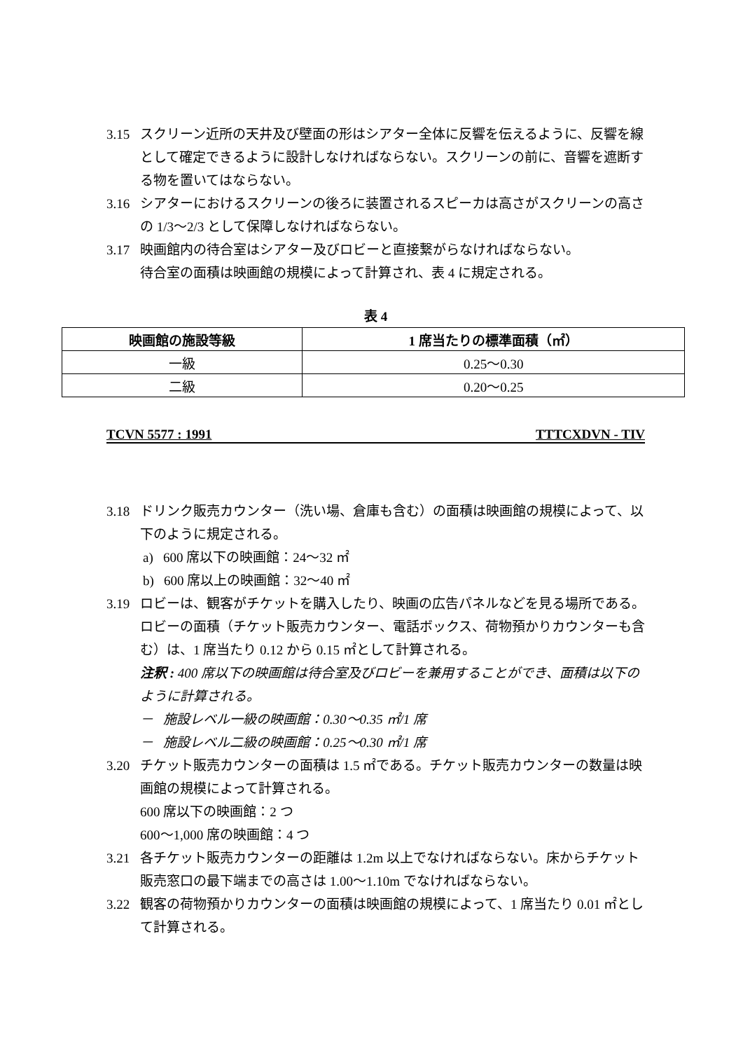3.15 スクリーン近所の天井及び壁面の形はシアター全体に反響を伝えるように、反響を線として確定できるように設計しなければならない。スクリーンの前に、音響を遮断する物を置いてはならない。
3.16 シアターにおけるスクリーンの後ろに装置されるスピーカは高さがスクリーンの高さの 1/3〜2/3 として保障しなければならない。
3.17 映画館内の待合室はシアター及びロビーと直接繋がらなければならない。
待合室の面積は映画館の規模によって計算され、表 4 に規定される。
表 4
| 映画館の施設等級 | 1 席当たりの標準面積（㎡） |
| --- | --- |
| 一級 | 0.25〜0.30 |
| 二級 | 0.20〜0.25 |
TCVN 5577 : 1991 TTTCXDVN - TIV
3.18 ドリンク販売カウンター（洗い場、倉庫も含む）の面積は映画館の規模によって、以下のように規定される。
a) 600 席以下の映画館：24〜32 ㎡
b) 600 席以上の映画館：32〜40 ㎡
3.19 ロビーは、観客がチケットを購入したり、映画の広告パネルなどを見る場所である。ロビーの面積（チケット販売カウンター、電話ボックス、荷物預かりカウンターも含む）は、1 席当たり 0.12 から 0.15 ㎡として計算される。
注釈 : 400 席以下の映画館は待合室及びロビーを兼用することができ、面積は以下のように計算される。
－ 施設レベル一級の映画館：0.30〜0.35 ㎡/1 席
－ 施設レベル二級の映画館：0.25〜0.30 ㎡/1 席
3.20 チケット販売カウンターの面積は 1.5 ㎡である。チケット販売カウンターの数量は映画館の規模によって計算される。
600 席以下の映画館：2 つ
600〜1,000 席の映画館：4 つ
3.21 各チケット販売カウンターの距離は 1.2m 以上でなければならない。床からチケット販売窓口の最下端までの高さは 1.00〜1.10m でなければならない。
3.22 観客の荷物預かりカウンターの面積は映画館の規模によって、1 席当たり 0.01 ㎡として計算される。